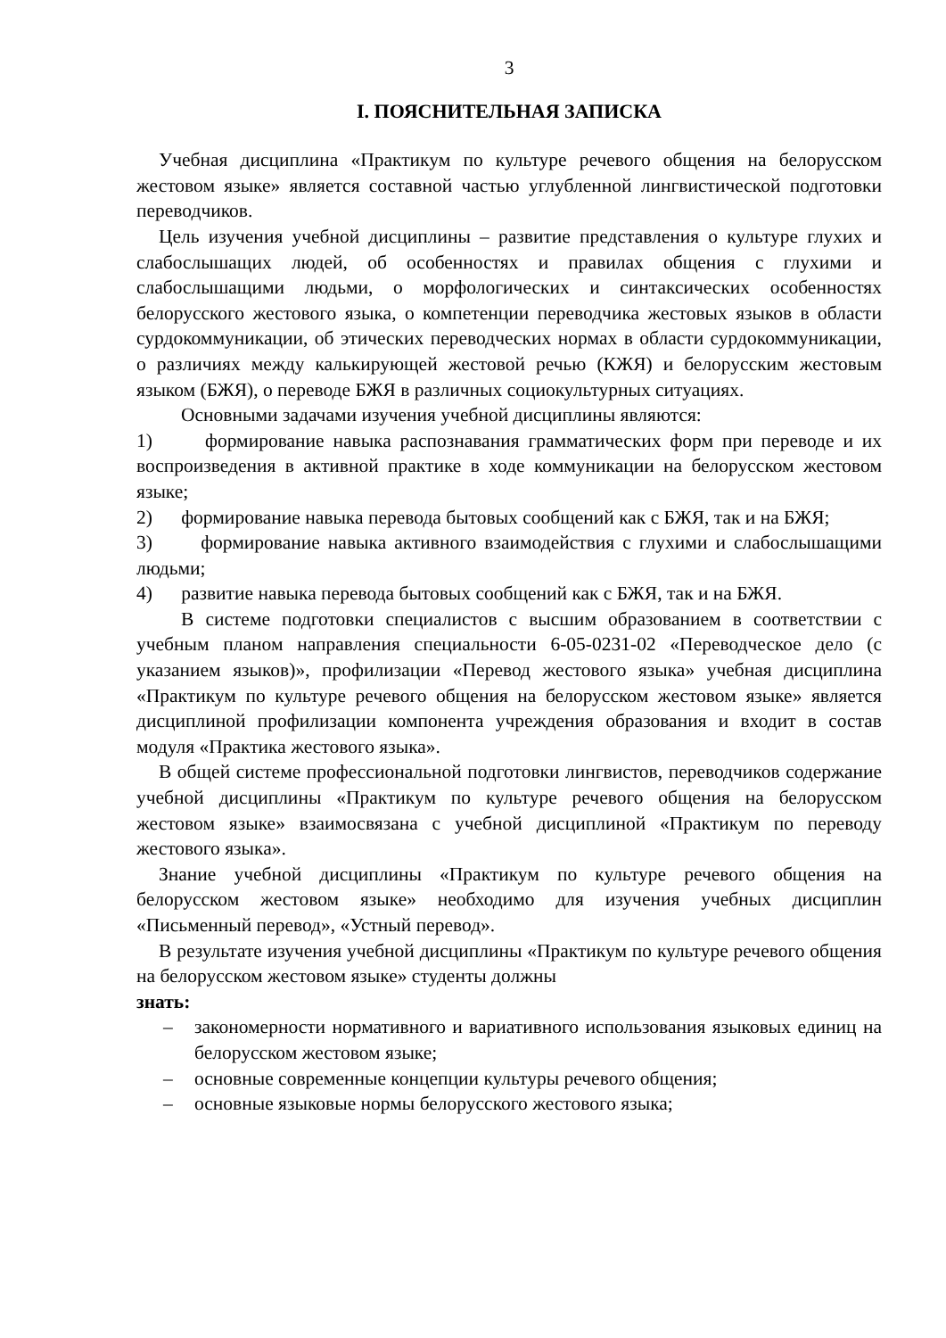3
I. ПОЯСНИТЕЛЬНАЯ ЗАПИСКА
Учебная дисциплина «Практикум по культуре речевого общения на белорусском жестовом языке» является составной частью углубленной лингвистической подготовки переводчиков.
Цель изучения учебной дисциплины – развитие представления о культуре глухих и слабослышащих людей, об особенностях и правилах общения с глухими и слабослышащими людьми, о морфологических и синтаксических особенностях белорусского жестового языка, о компетенции переводчика жестовых языков в области сурдокоммуникации, об этических переводческих нормах в области сурдокоммуникации, о различиях между калькирующей жестовой речью (КЖЯ) и белорусским жестовым языком (БЖЯ), о переводе БЖЯ в различных социокультурных ситуациях.
Основными задачами изучения учебной дисциплины являются:
1) формирование навыка распознавания грамматических форм при переводе и их воспроизведения в активной практике в ходе коммуникации на белорусском жестовом языке;
2) формирование навыка перевода бытовых сообщений как с БЖЯ, так и на БЖЯ;
3) формирование навыка активного взаимодействия с глухими и слабослышащими людьми;
4) развитие навыка перевода бытовых сообщений как с БЖЯ, так и на БЖЯ.
В системе подготовки специалистов с высшим образованием в соответствии с учебным планом направления специальности 6-05-0231-02 «Переводческое дело (с указанием языков)», профилизации «Перевод жестового языка» учебная дисциплина «Практикум по культуре речевого общения на белорусском жестовом языке» является дисциплиной профилизации компонента учреждения образования и входит в состав модуля «Практика жестового языка».
В общей системе профессиональной подготовки лингвистов, переводчиков содержание учебной дисциплины «Практикум по культуре речевого общения на белорусском жестовом языке» взаимосвязана с учебной дисциплиной «Практикум по переводу жестового языка».
Знание учебной дисциплины «Практикум по культуре речевого общения на белорусском жестовом языке» необходимо для изучения учебных дисциплин «Письменный перевод», «Устный перевод».
В результате изучения учебной дисциплины «Практикум по культуре речевого общения на белорусском жестовом языке» студенты должны
знать:
– закономерности нормативного и вариативного использования языковых единиц на белорусском жестовом языке;
– основные современные концепции культуры речевого общения;
– основные языковые нормы белорусского жестового языка;